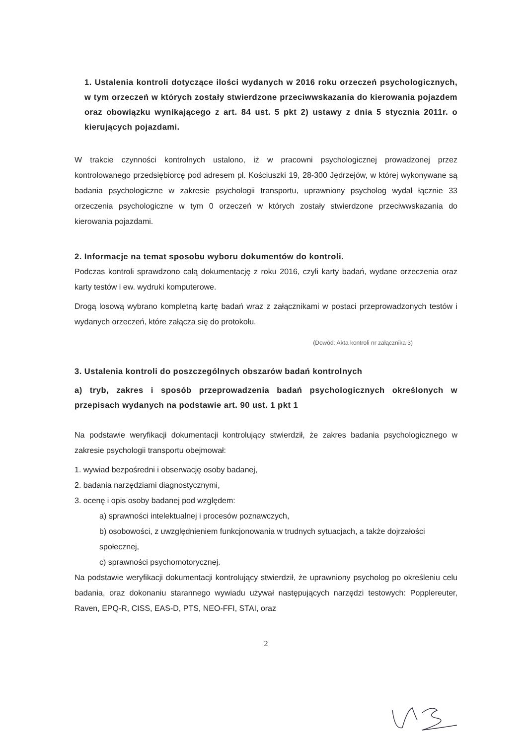1. Ustalenia kontroli dotyczące ilości wydanych w 2016 roku orzeczeń psychologicznych, w tym orzeczeń w których zostały stwierdzone przeciwwskazania do kierowania pojazdem oraz obowiązku wynikającego z art. 84 ust. 5 pkt 2) ustawy z dnia 5 stycznia 2011r. o kierujących pojazdami.
W trakcie czynności kontrolnych ustalono, iż w pracowni psychologicznej prowadzonej przez kontrolowanego przedsiębiorcę pod adresem pl. Kościuszki 19, 28-300 Jędrzejów, w której wykonywane są badania psychologiczne w zakresie psychologii transportu, uprawniony psycholog wydał łącznie 33 orzeczenia psychologiczne w tym 0 orzeczeń w których zostały stwierdzone przeciwwskazania do kierowania pojazdami.
2. Informacje na temat sposobu wyboru dokumentów do kontroli.
Podczas kontroli sprawdzono całą dokumentację z roku 2016, czyli karty badań, wydane orzeczenia oraz karty testów i ew. wydruki komputerowe.
Drogą losową wybrano kompletną kartę badań wraz z załącznikami w postaci przeprowadzonych testów i wydanych orzeczeń, które załącza się do protokołu.
(Dowód: Akta kontroli nr załącznika 3)
3. Ustalenia kontroli do poszczególnych obszarów badań kontrolnych
a) tryb, zakres i sposób przeprowadzenia badań psychologicznych określonych w przepisach wydanych na podstawie art. 90 ust. 1 pkt 1
Na podstawie weryfikacji dokumentacji kontrolujący stwierdził, że zakres badania psychologicznego w zakresie psychologii transportu obejmował:
1. wywiad bezpośredni i obserwację osoby badanej,
2. badania narzędziami diagnostycznymi,
3. ocenę i opis osoby badanej pod względem:
a) sprawności intelektualnej i procesów poznawczych,
b) osobowości, z uwzględnieniem funkcjonowania w trudnych sytuacjach, a także dojrzałości społecznej,
c) sprawności psychomotorycznej.
Na podstawie weryfikacji dokumentacji kontrolujący stwierdził, że uprawniony psycholog po określeniu celu badania, oraz dokonaniu starannego wywiadu używał następujących narzędzi testowych: Popplereuter, Raven, EPQ-R, CISS, EAS-D, PTS, NEO-FFI, STAI, oraz
2